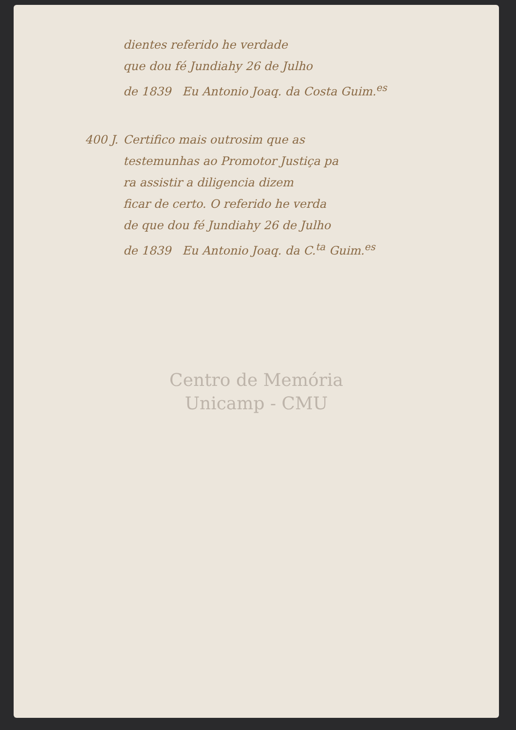dientes referido he verdade
que dou fé Jundiahy 26 de Julho
de 1839 Eu Antonio Joaq. da Costa Guim.<sup>es</sup>
400 J. Certifico mais outrosim que as
testemunhas ao Promotor Justiça pa
ra assistir a diligencia dizem
ficar de certo. O referido he verda
de que dou fé Jundiahy 26 de Julho
de 1839 Eu Antonio Joaq. da C.<sup>ta</sup> Guim.<sup>es</sup>
Centro de Memória
Unicamp - CMU